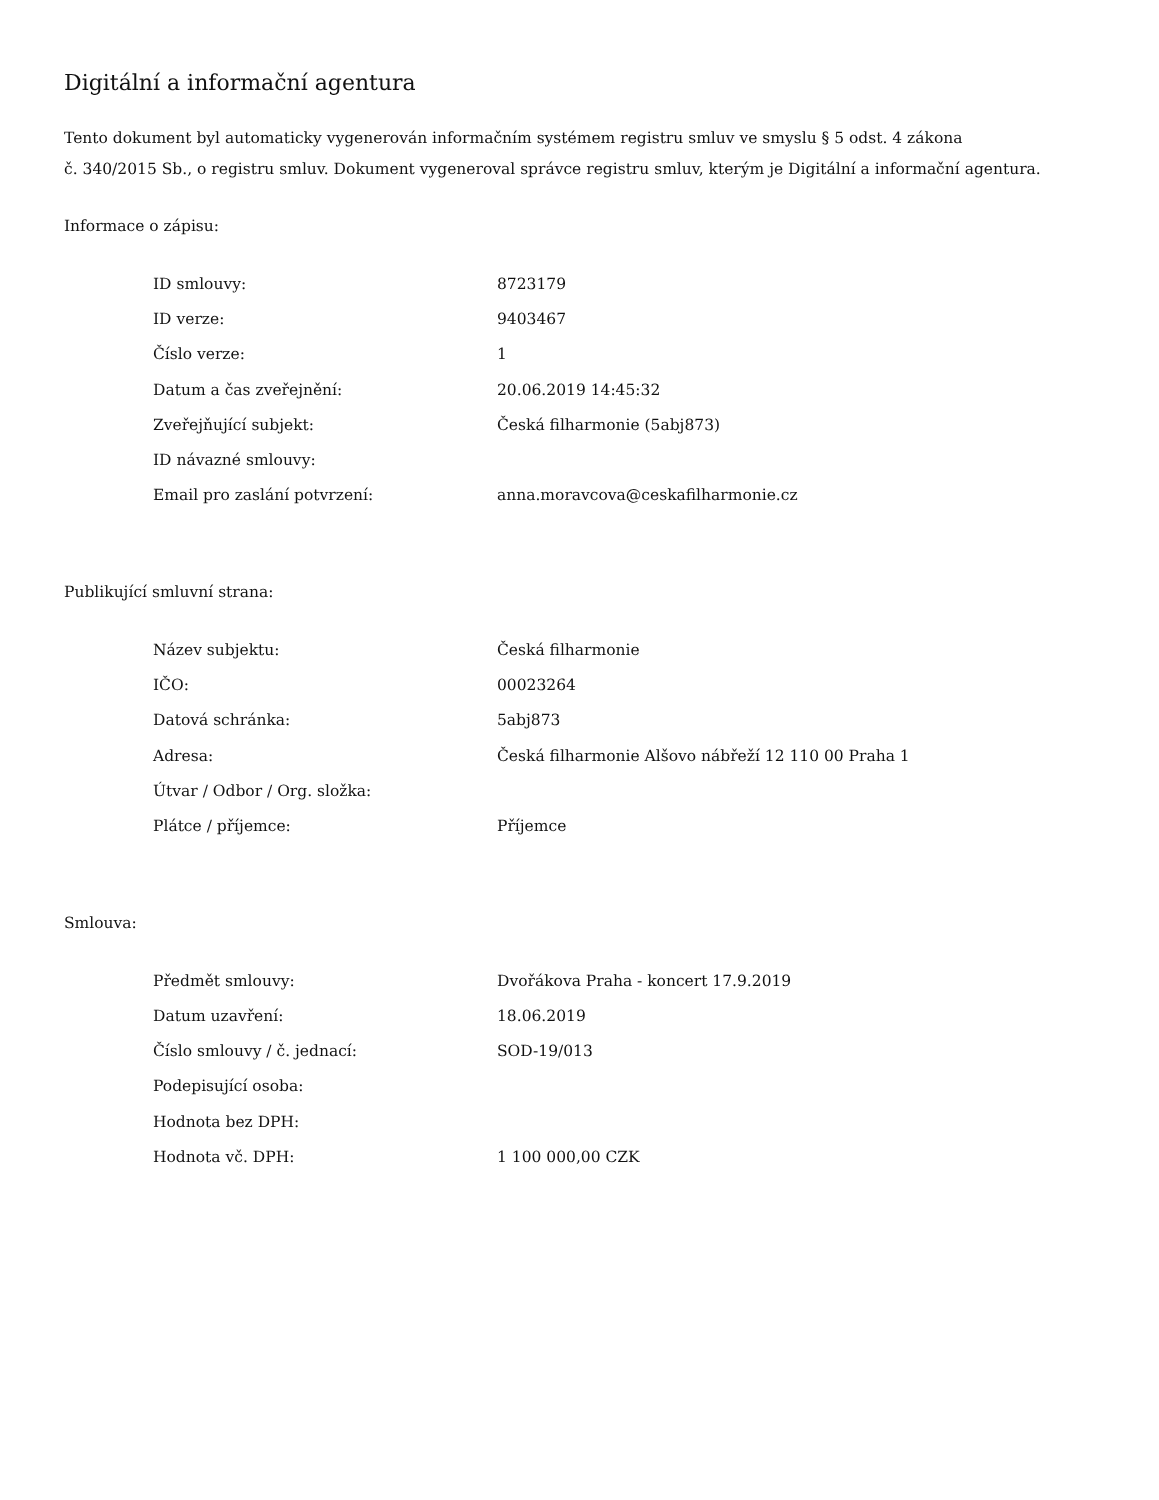Digitální a informační agentura
Tento dokument byl automaticky vygenerován informačním systémem registru smluv ve smyslu § 5 odst. 4 zákona
č. 340/2015 Sb., o registru smluv. Dokument vygeneroval správce registru smluv, kterým je Digitální a informační agentura.
Informace o zápisu:
| ID smlouvy: | 8723179 |
| ID verze: | 9403467 |
| Číslo verze: | 1 |
| Datum a čas zveřejnění: | 20.06.2019 14:45:32 |
| Zveřejňující subjekt: | Česká filharmonie (5abj873) |
| ID návazné smlouvy: | |
| Email pro zaslání potvrzení: | anna.moravcova@ceskafilharmonie.cz |
Publikující smluvní strana:
| Název subjektu: | Česká filharmonie |
| IČO: | 00023264 |
| Datová schránka: | 5abj873 |
| Adresa: | Česká filharmonie Alšovo nábřeží 12 110 00 Praha 1 |
| Útvar / Odbor / Org. složka: | |
| Plátce / příjemce: | Příjemce |
Smlouva:
| Předmět smlouvy: | Dvořákova Praha - koncert 17.9.2019 |
| Datum uzavření: | 18.06.2019 |
| Číslo smlouvy / č. jednací: | SOD-19/013 |
| Podepisující osoba: | |
| Hodnota bez DPH: | |
| Hodnota vč. DPH: | 1 100 000,00 CZK |